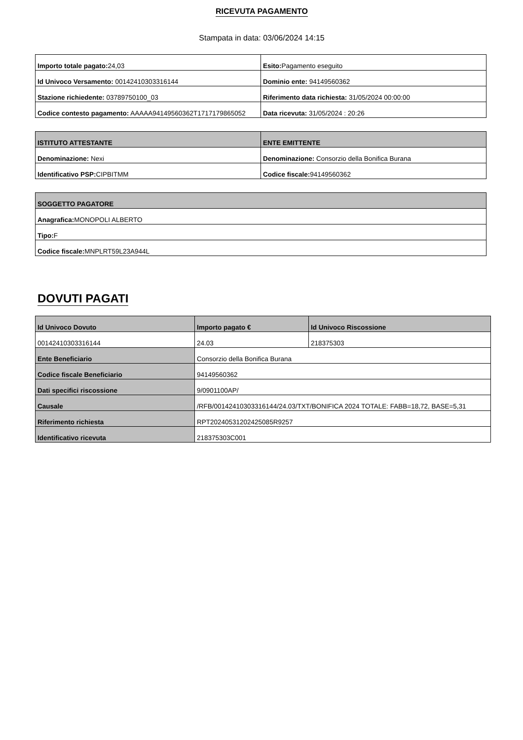RICEVUTA PAGAMENTO
Stampata in data: 03/06/2024 14:15
| Importo totale pagato: 24,03 | Esito: Pagamento eseguito |
| Id Univoco Versamento: 00142410303316144 | Dominio ente: 94149560362 |
| Stazione richiedente: 03789750100_03 | Riferimento data richiesta: 31/05/2024 00:00:00 |
| Codice contesto pagamento: AAAAA94149560362T1717179865052 | Data ricevuta: 31/05/2024 : 20:26 |
| ISTITUTO ATTESTANTE | ENTE EMITTENTE |
| Denominazione: Nexi | Denominazione: Consorzio della Bonifica Burana |
| Identificativo PSP: CIPBITMM | Codice fiscale: 94149560362 |
| SOGGETTO PAGATORE |
| Anagrafica: MONOPOLI ALBERTO |
| Tipo: F |
| Codice fiscale: MNPLRT59L23A944L |
DOVUTI PAGATI
| Id Univoco Dovuto | Importo pagato € | Id Univoco Riscossione |
| 00142410303316144 | 24.03 | 218375303 |
| Ente Beneficiario | Consorzio della Bonifica Burana | |
| Codice fiscale Beneficiario | 94149560362 | |
| Dati specifici riscossione | 9/0901100AP/ | |
| Causale | /RFB/00142410303316144/24.03/TXT/BONIFICA 2024 TOTALE: FABB=18,72, BASE=5,31 | |
| Riferimento richiesta | RPT20240531202425085R9257 | |
| Identificativo ricevuta | 218375303C001 | |